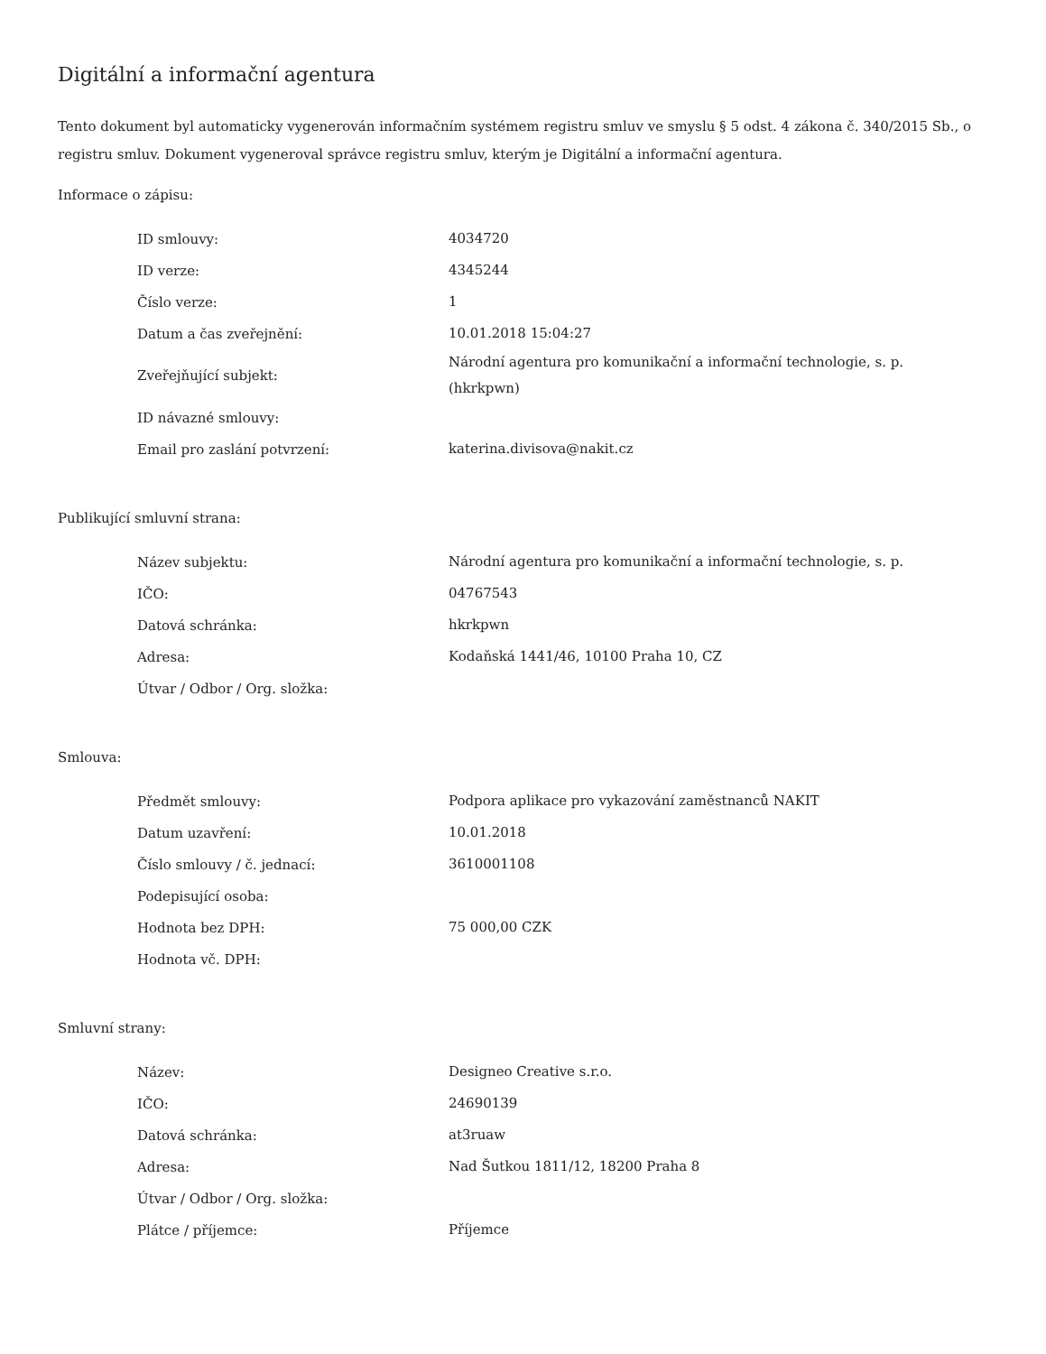Digitální a informační agentura
Tento dokument byl automaticky vygenerován informačním systémem registru smluv ve smyslu § 5 odst. 4 zákona č. 340/2015 Sb., o registru smluv. Dokument vygeneroval správce registru smluv, kterým je Digitální a informační agentura.
Informace o zápisu:
| ID smlouvy: | 4034720 |
| ID verze: | 4345244 |
| Číslo verze: | 1 |
| Datum a čas zveřejnění: | 10.01.2018 15:04:27 |
| Zveřejňující subjekt: | Národní agentura pro komunikační a informační technologie, s. p. (hkrkpwn) |
| ID návazné smlouvy: | |
| Email pro zaslání potvrzení: | katerina.divisova@nakit.cz |
Publikující smluvní strana:
| Název subjektu: | Národní agentura pro komunikační a informační technologie, s. p. |
| IČO: | 04767543 |
| Datová schránka: | hkrkpwn |
| Adresa: | Kodaňská 1441/46, 10100 Praha 10, CZ |
| Útvar / Odbor / Org. složka: | |
Smlouva:
| Předmět smlouvy: | Podpora aplikace pro vykazování zaměstnanců NAKIT |
| Datum uzavření: | 10.01.2018 |
| Číslo smlouvy / č. jednací: | 3610001108 |
| Podepisující osoba: | |
| Hodnota bez DPH: | 75 000,00 CZK |
| Hodnota vč. DPH: | |
Smluvní strany:
| Název: | Designeo Creative s.r.o. |
| IČO: | 24690139 |
| Datová schránka: | at3ruaw |
| Adresa: | Nad Šutkou 1811/12, 18200 Praha 8 |
| Útvar / Odbor / Org. složka: | |
| Plátce / příjemce: | Příjemce |